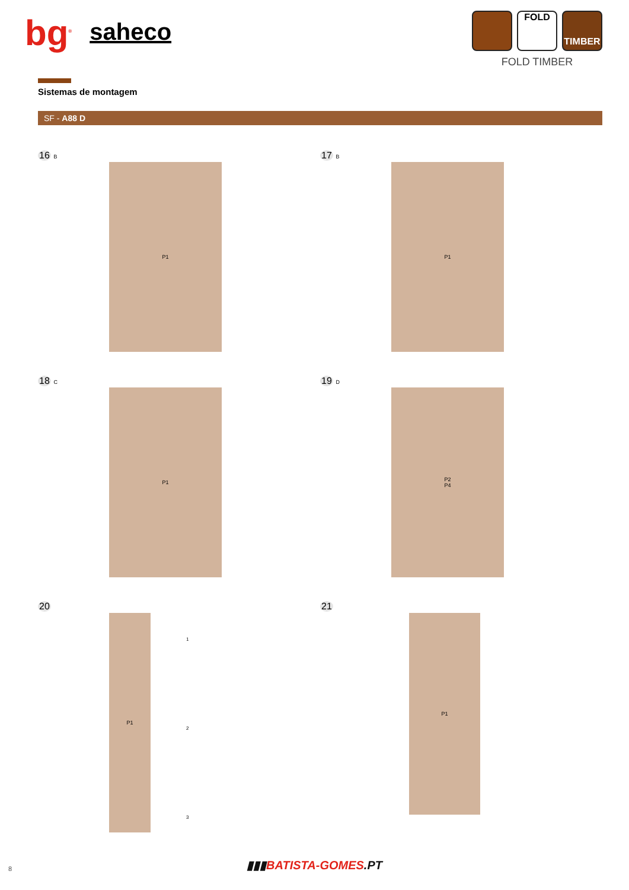bg<sup>®</sup> saheco
FOLD
TIMBER
FOLD TIMBER
Sistemas de montagem
SF - A88 D
16 B
P1
17 B
P1
18 C
P1
19 D
P2
P4
20
P1
1
2
3
21
P1
8
▮▮▮BATISTA-GOMES.PT